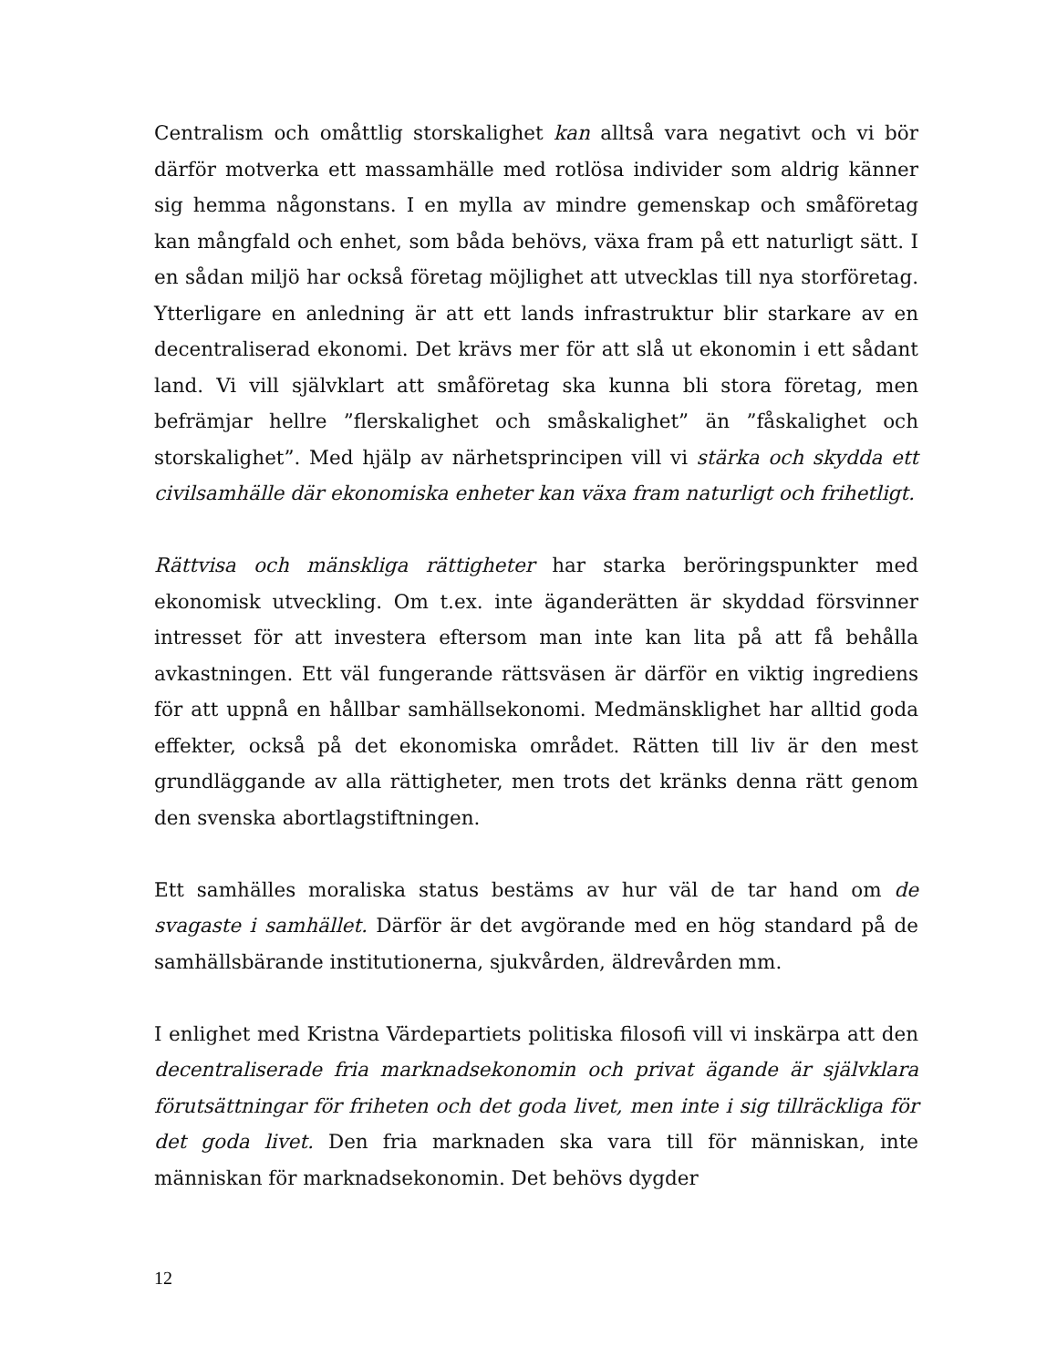Centralism och omåttlig storskalighet kan alltså vara negativt och vi bör därför motverka ett massamhälle med rotlösa individer som aldrig känner sig hemma någonstans. I en mylla av mindre gemenskap och småföretag kan mångfald och enhet, som båda behövs, växa fram på ett naturligt sätt. I en sådan miljö har också företag möjlighet att utvecklas till nya storföretag. Ytterligare en anledning är att ett lands infrastruktur blir starkare av en decentraliserad ekonomi. Det krävs mer för att slå ut ekonomin i ett sådant land. Vi vill självklart att småföretag ska kunna bli stora företag, men befrämjar hellre ”flerskalighet och småskalighet” än ”fåskalighet och storskalighet”. Med hjälp av närhetsprincipen vill vi stärka och skydda ett civilsamhälle där ekonomiska enheter kan växa fram naturligt och frihetligt.
Rättvisa och mänskliga rättigheter har starka beröringspunkter med ekonomisk utveckling. Om t.ex. inte äganderätten är skyddad försvinner intresset för att investera eftersom man inte kan lita på att få behålla avkastningen. Ett väl fungerande rättsväsen är därför en viktig ingrediens för att uppnå en hållbar samhällsekonomi. Medmänsklighet har alltid goda effekter, också på det ekonomiska området. Rätten till liv är den mest grundläggande av alla rättigheter, men trots det kränks denna rätt genom den svenska abortlagstiftningen.
Ett samhälles moraliska status bestäms av hur väl de tar hand om de svagaste i samhället. Därför är det avgörande med en hög standard på de samhällsbärande institutionerna, sjukvården, äldrevården mm.
I enlighet med Kristna Värdepartiets politiska filosofi vill vi inskärpa att den decentraliserade fria marknadsekonomin och privat ägande är självklara förutsättningar för friheten och det goda livet, men inte i sig tillräckliga för det goda livet. Den fria marknaden ska vara till för människan, inte människan för marknadsekonomin. Det behövs dygder
12